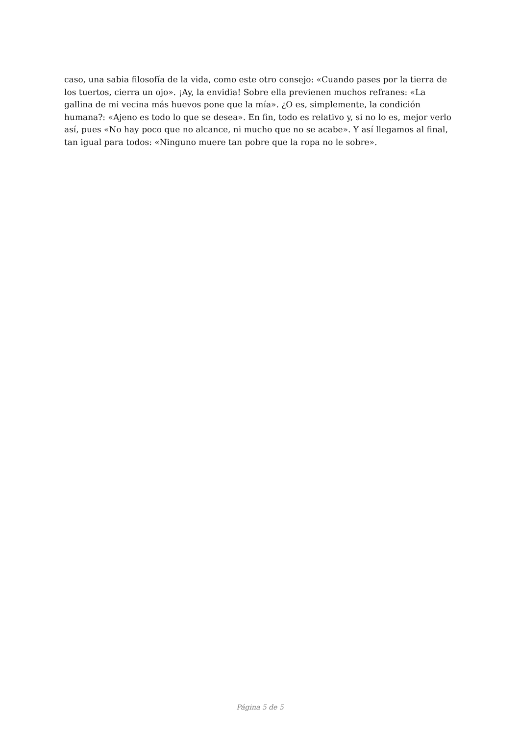caso, una sabia filosofía de la vida, como este otro consejo: «Cuando pases por la tierra de los tuertos, cierra un ojo». ¡Ay, la envidia! Sobre ella previenen muchos refranes: «La gallina de mi vecina más huevos pone que la mía». ¿O es, simplemente, la condición humana?: «Ajeno es todo lo que se desea». En fin, todo es relativo y, si no lo es, mejor verlo así, pues «No hay poco que no alcance, ni mucho que no se acabe». Y así llegamos al final, tan igual para todos: «Ninguno muere tan pobre que la ropa no le sobre».
Página 5 de 5